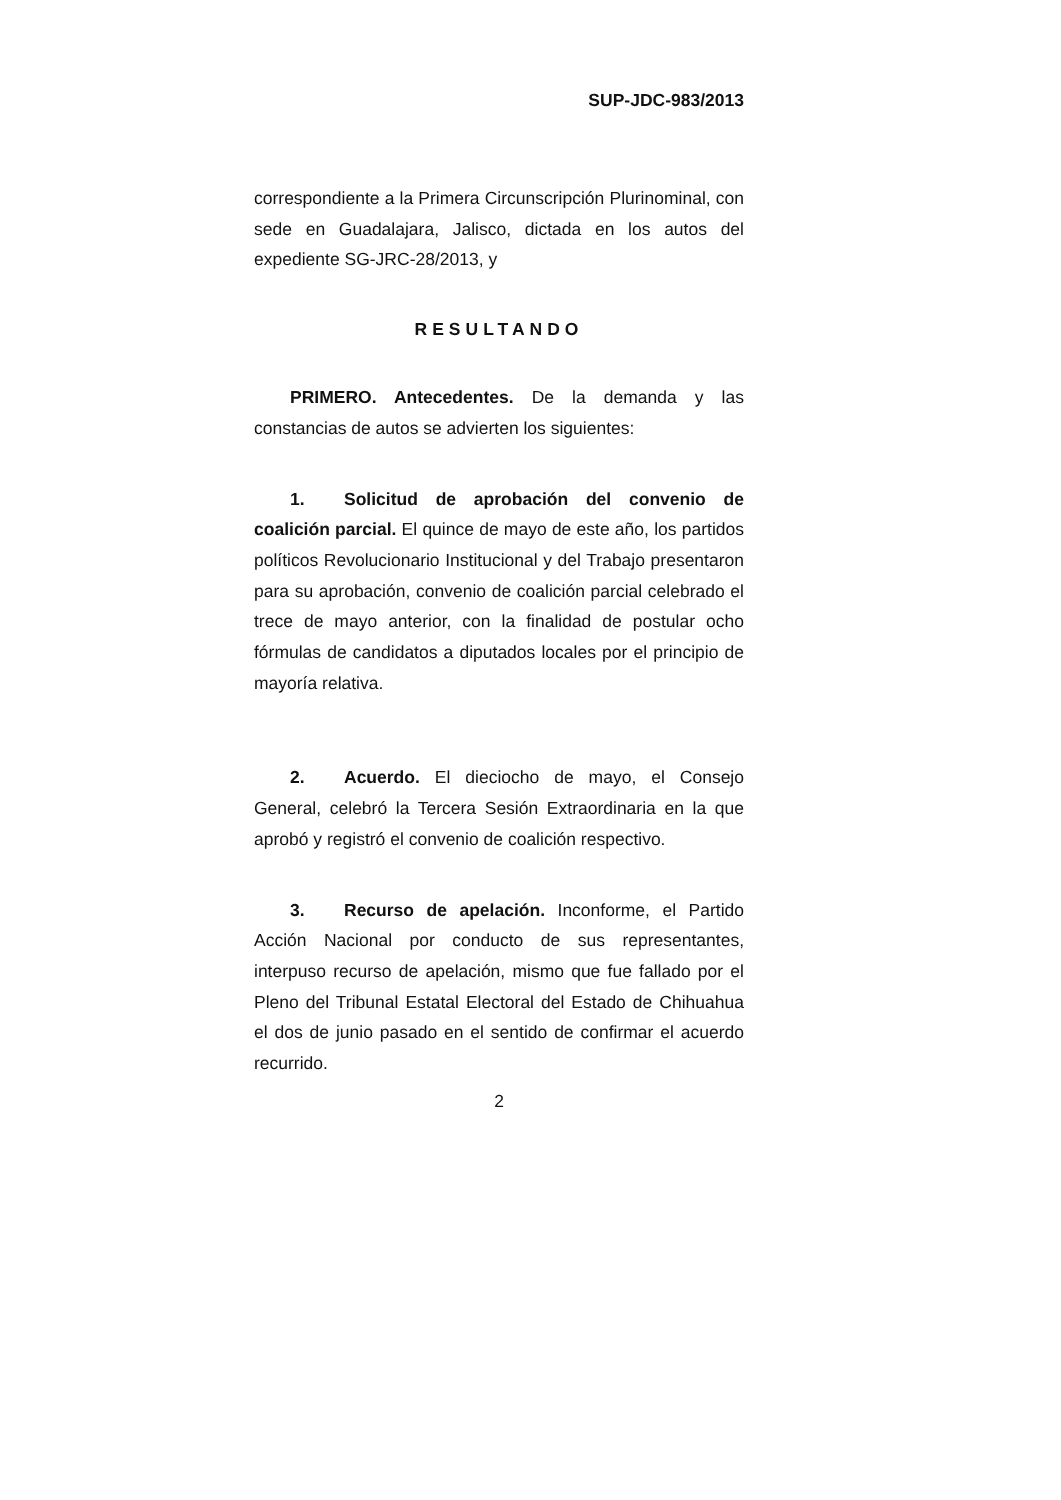SUP-JDC-983/2013
correspondiente a la Primera Circunscripción Plurinominal, con sede en Guadalajara, Jalisco, dictada en los autos del expediente SG-JRC-28/2013, y
RESULTANDO
PRIMERO. Antecedentes. De la demanda y las constancias de autos se advierten los siguientes:
1. Solicitud de aprobación del convenio de coalición parcial. El quince de mayo de este año, los partidos políticos Revolucionario Institucional y del Trabajo presentaron para su aprobación, convenio de coalición parcial celebrado el trece de mayo anterior, con la finalidad de postular ocho fórmulas de candidatos a diputados locales por el principio de mayoría relativa.
2. Acuerdo. El dieciocho de mayo, el Consejo General, celebró la Tercera Sesión Extraordinaria en la que aprobó y registró el convenio de coalición respectivo.
3. Recurso de apelación. Inconforme, el Partido Acción Nacional por conducto de sus representantes, interpuso recurso de apelación, mismo que fue fallado por el Pleno del Tribunal Estatal Electoral del Estado de Chihuahua el dos de junio pasado en el sentido de confirmar el acuerdo recurrido.
2